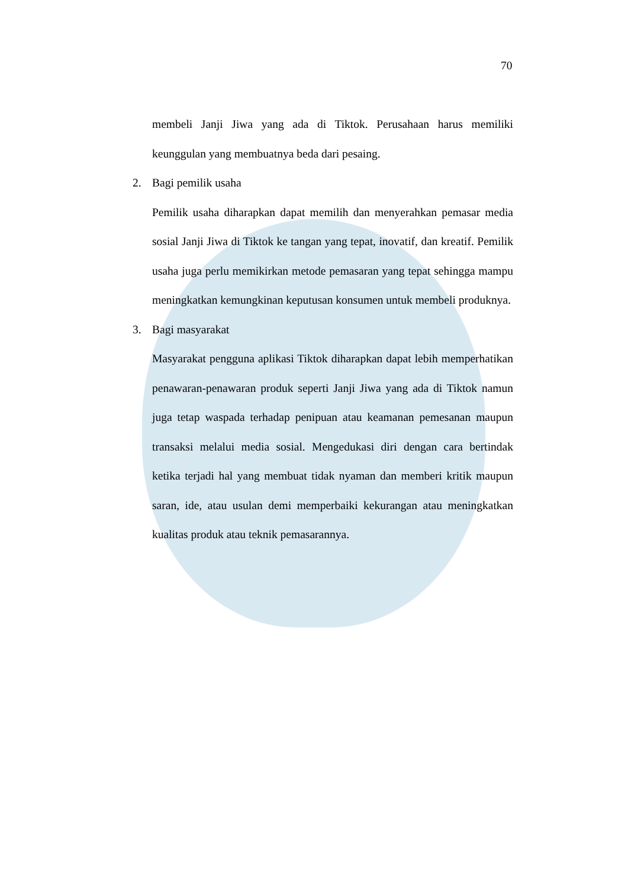70
membeli Janji Jiwa yang ada di Tiktok. Perusahaan harus memiliki keunggulan yang membuatnya beda dari pesaing.
2. Bagi pemilik usaha
Pemilik usaha diharapkan dapat memilih dan menyerahkan pemasar media sosial Janji Jiwa di Tiktok ke tangan yang tepat, inovatif, dan kreatif. Pemilik usaha juga perlu memikirkan metode pemasaran yang tepat sehingga mampu meningkatkan kemungkinan keputusan konsumen untuk membeli produknya.
3. Bagi masyarakat
Masyarakat pengguna aplikasi Tiktok diharapkan dapat lebih memperhatikan penawaran-penawaran produk seperti Janji Jiwa yang ada di Tiktok namun juga tetap waspada terhadap penipuan atau keamanan pemesanan maupun transaksi melalui media sosial. Mengedukasi diri dengan cara bertindak ketika terjadi hal yang membuat tidak nyaman dan memberi kritik maupun saran, ide, atau usulan demi memperbaiki kekurangan atau meningkatkan kualitas produk atau teknik pemasarannya.